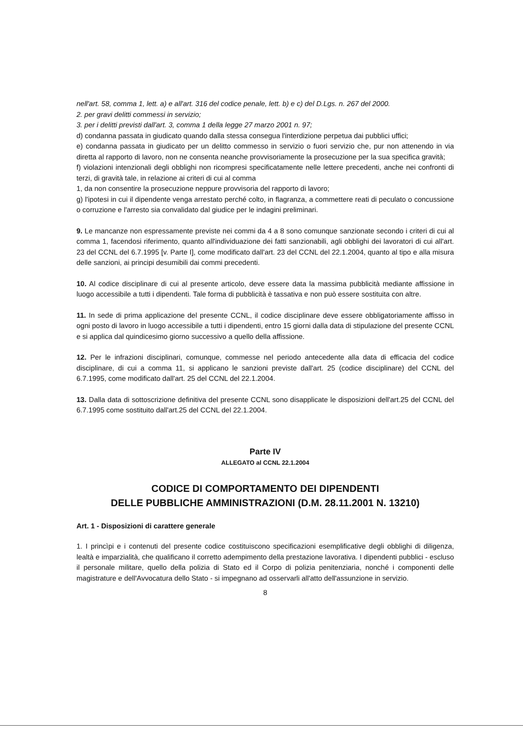nell'art. 58, comma 1, lett. a) e all'art. 316 del codice penale, lett. b) e c) del D.Lgs. n. 267 del 2000.
2. per gravi delitti commessi in servizio;
3. per i delitti previsti dall'art. 3, comma 1 della legge 27 marzo 2001 n. 97;
d) condanna passata in giudicato quando dalla stessa consegua l'interdizione perpetua dai pubblici uffici;
e) condanna passata in giudicato per un delitto commesso in servizio o fuori servizio che, pur non attenendo in via diretta al rapporto di lavoro, non ne consenta neanche provvisoriamente la prosecuzione per la sua specifica gravità;
f) violazioni intenzionali degli obblighi non ricompresi specificatamente nelle lettere precedenti, anche nei confronti di terzi, di gravità tale, in relazione ai criteri di cui al comma
1, da non consentire la prosecuzione neppure provvisoria del rapporto di lavoro;
g) l'ipotesi in cui il dipendente venga arrestato perché colto, in flagranza, a commettere reati di peculato o concussione o corruzione e l'arresto sia convalidato dal giudice per le indagini preliminari.
9. Le mancanze non espressamente previste nei commi da 4 a 8 sono comunque sanzionate secondo i criteri di cui al comma 1, facendosi riferimento, quanto all'individuazione dei fatti sanzionabili, agli obblighi dei lavoratori di cui all'art. 23 del CCNL del 6.7.1995 [v. Parte I], come modificato dall'art. 23 del CCNL del 22.1.2004, quanto al tipo e alla misura delle sanzioni, ai principi desumibili dai commi precedenti.
10. Al codice disciplinare di cui al presente articolo, deve essere data la massima pubblicità mediante affissione in luogo accessibile a tutti i dipendenti. Tale forma di pubblicità è tassativa e non può essere sostituita con altre.
11. In sede di prima applicazione del presente CCNL, il codice disciplinare deve essere obbligatoriamente affisso in ogni posto di lavoro in luogo accessibile a tutti i dipendenti, entro 15 giorni dalla data di stipulazione del presente CCNL e si applica dal quindicesimo giorno successivo a quello della affissione.
12. Per le infrazioni disciplinari, comunque, commesse nel periodo antecedente alla data di efficacia del codice disciplinare, di cui a comma 11, si applicano le sanzioni previste dall'art. 25 (codice disciplinare) del CCNL del 6.7.1995, come modificato dall'art. 25 del CCNL del 22.1.2004.
13. Dalla data di sottoscrizione definitiva del presente CCNL sono disapplicate le disposizioni dell'art.25 del CCNL del 6.7.1995 come sostituito dall'art.25 del CCNL del 22.1.2004.
Parte IV
ALLEGATO al CCNL 22.1.2004
CODICE DI COMPORTAMENTO DEI DIPENDENTI
DELLE PUBBLICHE AMMINISTRAZIONI (D.M. 28.11.2001 N. 13210)
Art. 1 - Disposizioni di carattere generale
1. I princìpi e i contenuti del presente codice costituiscono specificazioni esemplificative degli obblighi di diligenza, lealtà e imparzialità, che qualificano il corretto adempimento della prestazione lavorativa. I dipendenti pubblici - escluso il personale militare, quello della polizia di Stato ed il Corpo di polizia penitenziaria, nonché i componenti delle magistrature e dell'Avvocatura dello Stato - si impegnano ad osservarli all'atto dell'assunzione in servizio.
8